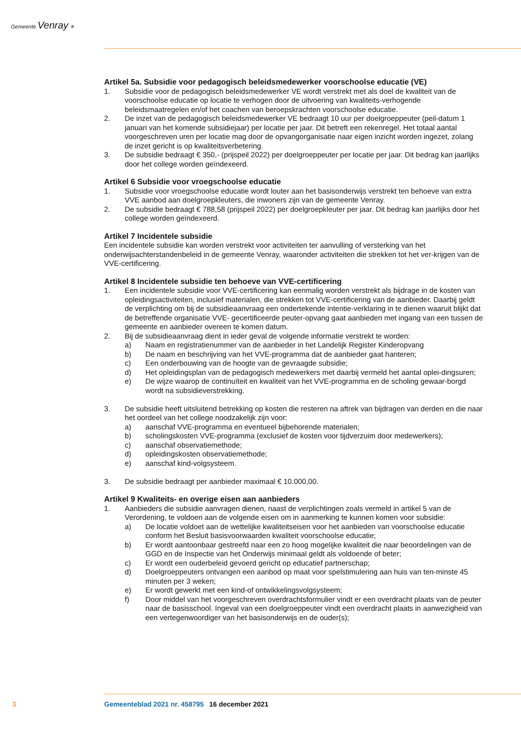Gemeente Venray ✳
Artikel 5a. Subsidie voor pedagogisch beleidsmedewerker voorschoolse educatie (VE)
1. Subsidie voor de pedagogisch beleidsmedewerker VE wordt verstrekt met als doel de kwaliteit van de voorschoolse educatie op locatie te verhogen door de uitvoering van kwaliteits-verhogende beleidsmaatregelen en/of het coachen van beroepskrachten voorschoolse educatie.
2. De inzet van de pedagogisch beleidsmedewerker VE bedraagt 10 uur per doelgroeppeuter (peil-datum 1 januari van het komende subsidiejaar) per locatie per jaar. Dit betreft een rekenregel. Het totaal aantal voorgeschreven uren per locatie mag door de opvangorganisatie naar eigen inzicht worden ingezet, zolang de inzet gericht is op kwaliteitsverbetering.
3. De subsidie bedraagt € 350,- (prijspeil 2022) per doelgroeppeuter per locatie per jaar. Dit bedrag kan jaarlijks door het college worden geïndexeerd.
Artikel 6 Subsidie voor vroegschoolse educatie
1. Subsidie voor vroegschoolse educatie wordt louter aan het basisonderwijs verstrekt ten behoeve van extra VVE aanbod aan doelgroepkleuters, die inwoners zijn van de gemeente Venray.
2. De subsidie bedraagt € 788,58 (prijspeil 2022) per doelgroepkleuter per jaar. Dit bedrag kan jaarlijks door het college worden geïndexeerd.
Artikel 7 Incidentele subsidie
Een incidentele subsidie kan worden verstrekt voor activiteiten ter aanvulling of versterking van het onderwijsachterstandenbeleid in de gemeente Venray, waaronder activiteiten die strekken tot het ver-krijgen van de VVE-certificering.
Artikel 8 Incidentele subsidie ten behoeve van VVE-certificering
1. Een incidentele subsidie voor VVE-certificering kan eenmalig worden verstrekt als bijdrage in de kosten van opleidingsactiviteiten, inclusief materialen, die strekken tot VVE-certificering van de aanbieder. Daarbij geldt de verplichting om bij de subsidieaanvraag een ondertekende intentie-verklaring in te dienen waaruit blijkt dat de betreffende organisatie VVE- gecertificeerde peuter-opvang gaat aanbieden met ingang van een tussen de gemeente en aanbieder overeen te komen datum.
2. Bij de subsidieaanvraag dient in ieder geval de volgende informatie verstrekt te worden:
a) Naam en registratienummer van de aanbieder in het Landelijk Register Kinderopvang
b) De naam en beschrijving van het VVE-programma dat de aanbieder gaat hanteren;
c) Een onderbouwing van de hoogte van de gevraagde subsidie;
d) Het opleidingsplan van de pedagogisch medewerkers met daarbij vermeld het aantal oplei-dingsuren;
e) De wijze waarop de continuïteit en kwaliteit van het VVE-programma en de scholing gewaar-borgd wordt na subsidieverstrekking.
3. De subsidie heeft uitsluitend betrekking op kosten die resteren na aftrek van bijdragen van derden en die naar het oordeel van het college noodzakelijk zijn voor:
a) aanschaf VVE-programma en eventueel bijbehorende materialen;
b) scholingskosten VVE-programma (exclusief de kosten voor tijdverzuim door medewerkers);
c) aanschaf observatiemethode;
d) opleidingskosten observatiemethode;
e) aanschaf kind-volgsysteem.
3. De subsidie bedraagt per aanbieder maximaal € 10.000,00.
Artikel 9 Kwaliteits- en overige eisen aan aanbieders
1. Aanbieders die subsidie aanvragen dienen, naast de verplichtingen zoals vermeld in artikel 5 van de Verordening, te voldoen aan de volgende eisen om in aanmerking te kunnen komen voor subsidie:
a) De locatie voldoet aan de wettelijke kwaliteitseisen voor het aanbieden van voorschoolse educatie conform het Besluit basisvoorwaarden kwaliteit voorschoolse educatie;
b) Er wordt aantoonbaar gestreefd naar een zo hoog mogelijke kwaliteit die naar beoordelingen van de GGD en de Inspectie van het Onderwijs minimaal geldt als voldoende of beter;
c) Er wordt een ouderbeleid gevoerd gericht op educatief partnerschap;
d) Doelgroeppeuters ontvangen een aanbod op maat voor spelstimulering aan huis van ten-minste 45 minuten per 3 weken;
e) Er wordt gewerkt met een kind-of ontwikkelingsvolgsysteem;
f) Door middel van het voorgeschreven overdrachtsformulier vindt er een overdracht plaats van de peuter naar de basisschool. Ingeval van een doelgroeppeuter vindt een overdracht plaats in aanwezigheid van een vertegenwoordiger van het basisonderwijs en de ouder(s);
3 Gemeenteblad 2021 nr. 458795 16 december 2021